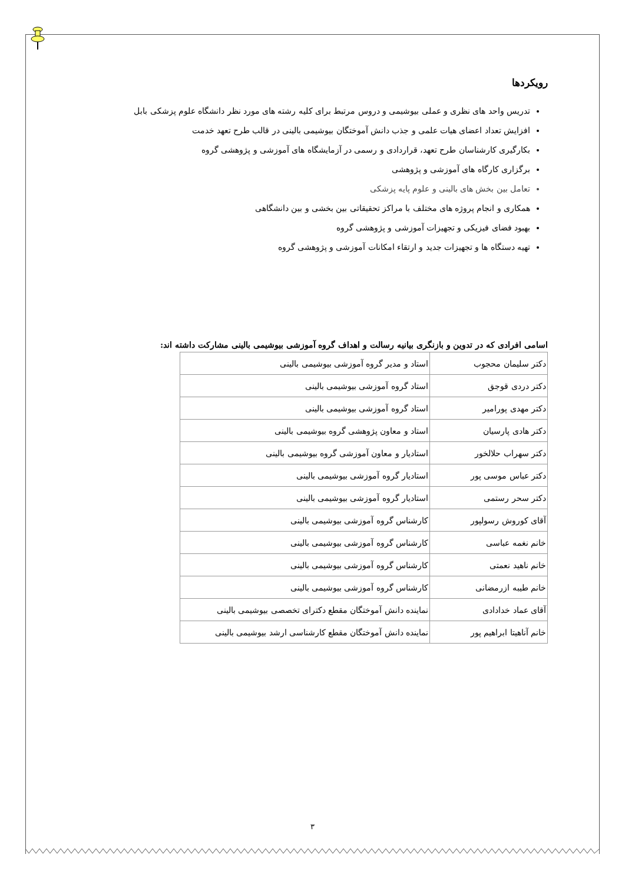رویکردها
تدریس واحد های نظری و عملی بیوشیمی و دروس مرتبط برای کلیه رشته های مورد نظر دانشگاه علوم پزشکی بابل
افزایش تعداد اعضای هیات علمی و جذب دانش آموختگان بیوشیمی بالینی در قالب طرح تعهد خدمت
بکارگیری کارشناسان طرح تعهد، قراردادی و رسمی در آزمایشگاه های آموزشی و پژوهشی گروه
برگزاری کارگاه های آموزشی و پژوهشی
تعامل بین بخش های بالینی و علوم پایه پزشکی
همکاری و انجام پروژه های مختلف با مراکز تحقیقاتی بین بخشی و بین دانشگاهی
بهبود فضای فیزیکی و تجهیزات آموزشی و پژوهشی گروه
تهیه دستگاه ها و تجهیزات جدید و ارتقاء امکانات آموزشی و پژوهشی گروه
اسامی افرادی که در تدوین و بازنگری بیانیه رسالت و اهداف گروه آموزشی بیوشیمی بالینی مشارکت داشته اند:
| دکتر سلیمان محجوب | استاد و مدیر گروه آموزشی بیوشیمی بالینی |
| دکتر دردی قوجق | استاد گروه آموزشی بیوشیمی بالینی |
| دکتر مهدی پورامیر | استاد گروه آموزشی بیوشیمی بالینی |
| دکتر هادی پارسیان | استاد و معاون پژوهشی گروه بیوشیمی بالینی |
| دکتر سهراب حلالخور | استادیار و معاون آموزشی گروه بیوشیمی بالینی |
| دکتر عباس موسی پور | استادیار گروه آموزشی بیوشیمی بالینی |
| دکتر سحر رستمی | استادیار گروه آموزشی بیوشیمی بالینی |
| آقای کوروش رسولپور | کارشناس گروه آموزشی بیوشیمی بالینی |
| خانم نغمه عباسی | کارشناس گروه آموزشی بیوشیمی بالینی |
| خانم ناهید نعمتی | کارشناس گروه آموزشی بیوشیمی بالینی |
| خانم طیبه ازرمضانی | کارشناس گروه آموزشی بیوشیمی بالینی |
| آقای عماد خدادادی | نماینده دانش آموختگان مقطع دکترای تخصصی بیوشیمی بالینی |
| خانم آناهیتا ابراهیم پور | نماینده دانش آموختگان مقطع کارشناسی ارشد بیوشیمی بالینی |
۳